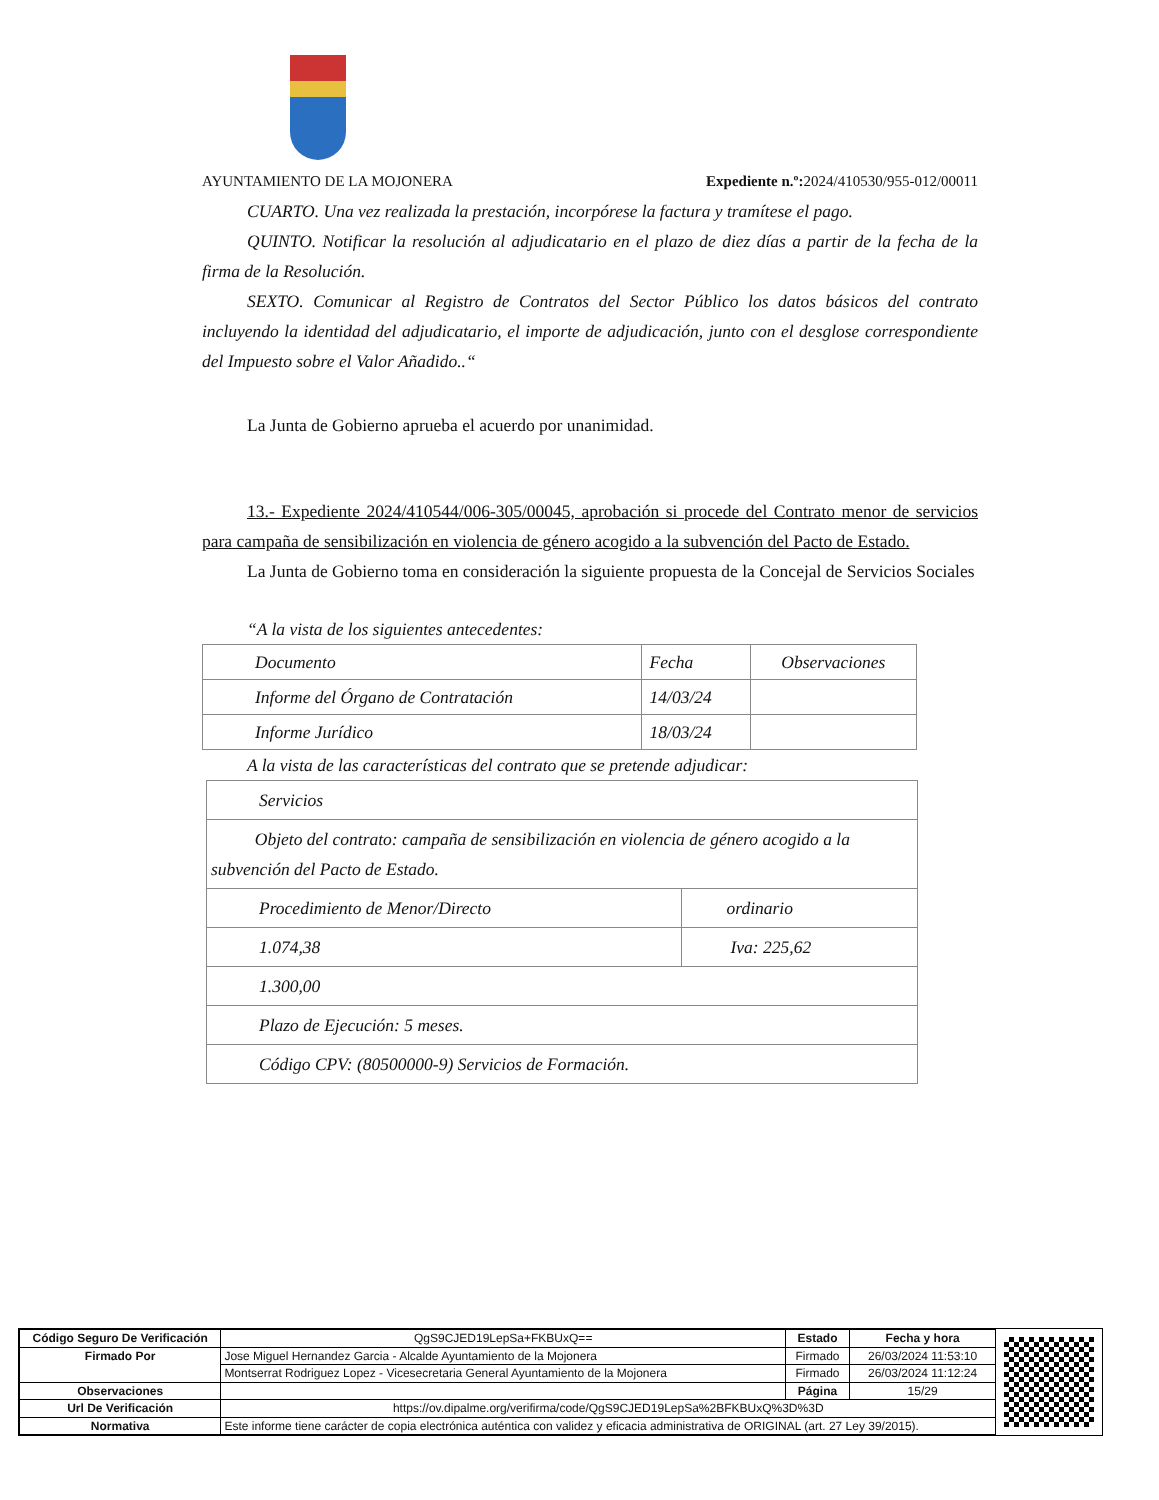AYUNTAMIENTO DE LA MOJONERA Expediente n.º: 2024/410530/955-012/00011
CUARTO. Una vez realizada la prestación, incorpórese la factura y tramítese el pago.
QUINTO. Notificar la resolución al adjudicatario en el plazo de diez días a partir de la fecha de la firma de la Resolución.
SEXTO. Comunicar al Registro de Contratos del Sector Público los datos básicos del contrato incluyendo la identidad del adjudicatario, el importe de adjudicación, junto con el desglose correspondiente del Impuesto sobre el Valor Añadido..“
La Junta de Gobierno aprueba el acuerdo por unanimidad.
13.- Expediente 2024/410544/006-305/00045, aprobación si procede del Contrato menor de servicios para campaña de sensibilización en violencia de género acogido a la subvención del Pacto de Estado.
La Junta de Gobierno toma en consideración la siguiente propuesta de la Concejal de Servicios Sociales
“A la vista de los siguientes antecedentes:
| Documento | Fecha | Observaciones |
| Informe del Órgano de Contratación | 14/03/24 | |
| Informe Jurídico | 18/03/24 | |
A la vista de las características del contrato que se pretende adjudicar:
| Servicios | |
| Objeto del contrato: campaña de sensibilización en violencia de género acogido a la subvención del Pacto de Estado. | |
| Procedimiento de Menor/Directo | ordinario |
| 1.074,38 | Iva: 225,62 |
| 1.300,00 | |
| Plazo de Ejecución: 5 meses. | |
| Código CPV: (80500000-9) Servicios de Formación. | |
| Código Seguro De Verificación | QgS9CJED19LepSa+FKBUxQ== | Estado | Fecha y hora |
| Firmado Por | Jose Miguel Hernandez Garcia - Alcalde Ayuntamiento de la Mojonera | Firmado | 26/03/2024 11:53:10 |
| | Montserrat Rodriguez Lopez - Vicesecretaria General Ayuntamiento de la Mojonera | Firmado | 26/03/2024 11:12:24 |
| Observaciones | | Página | 15/29 |
| Url De Verificación | https://ov.dipalme.org/verifirma/code/QgS9CJED19LepSa%2BFKBUxQ%3D%3D | | |
| Normativa | Este informe tiene carácter de copia electrónica auténtica con validez y eficacia administrativa de ORIGINAL (art. 27 Ley 39/2015). | | |